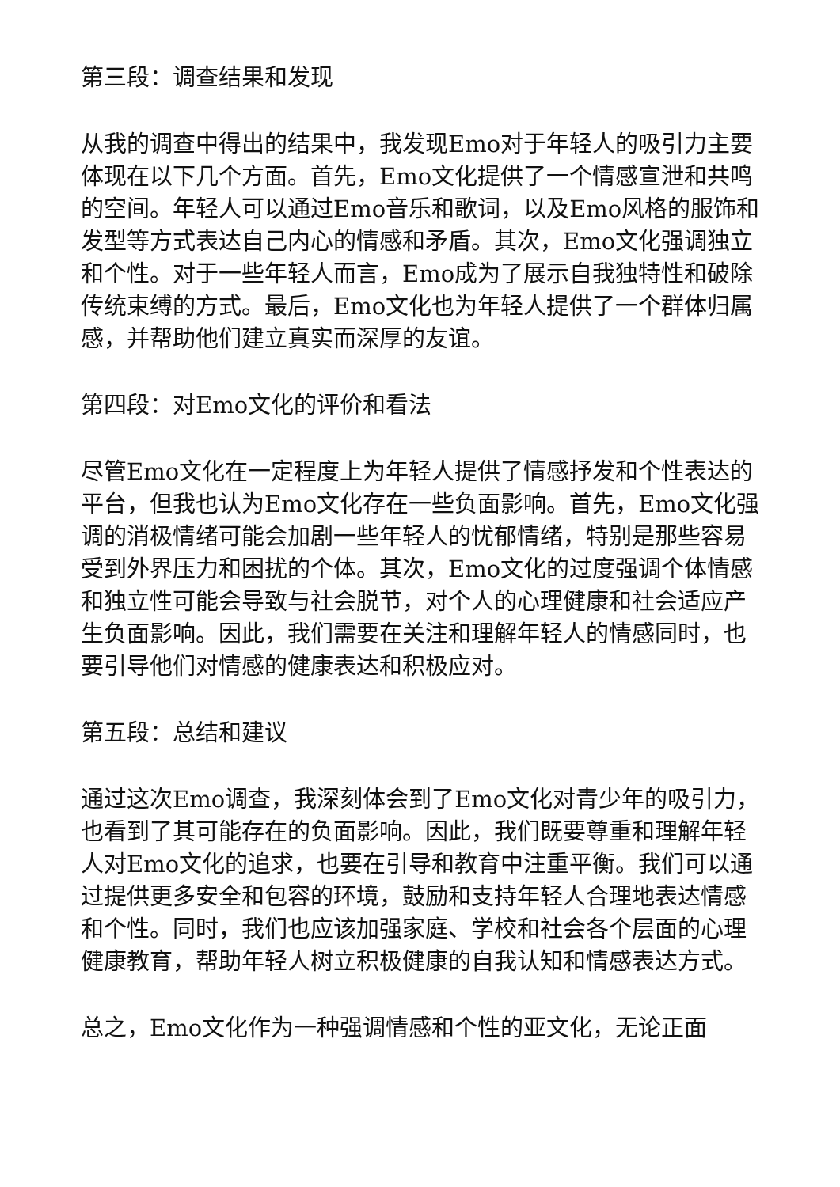第三段：调查结果和发现
从我的调查中得出的结果中，我发现Emo对于年轻人的吸引力主要体现在以下几个方面。首先，Emo文化提供了一个情感宣泄和共鸣的空间。年轻人可以通过Emo音乐和歌词，以及Emo风格的服饰和发型等方式表达自己内心的情感和矛盾。其次，Emo文化强调独立和个性。对于一些年轻人而言，Emo成为了展示自我独特性和破除传统束缚的方式。最后，Emo文化也为年轻人提供了一个群体归属感，并帮助他们建立真实而深厚的友谊。
第四段：对Emo文化的评价和看法
尽管Emo文化在一定程度上为年轻人提供了情感抒发和个性表达的平台，但我也认为Emo文化存在一些负面影响。首先，Emo文化强调的消极情绪可能会加剧一些年轻人的忧郁情绪，特别是那些容易受到外界压力和困扰的个体。其次，Emo文化的过度强调个体情感和独立性可能会导致与社会脱节，对个人的心理健康和社会适应产生负面影响。因此，我们需要在关注和理解年轻人的情感同时，也要引导他们对情感的健康表达和积极应对。
第五段：总结和建议
通过这次Emo调查，我深刻体会到了Emo文化对青少年的吸引力，也看到了其可能存在的负面影响。因此，我们既要尊重和理解年轻人对Emo文化的追求，也要在引导和教育中注重平衡。我们可以通过提供更多安全和包容的环境，鼓励和支持年轻人合理地表达情感和个性。同时，我们也应该加强家庭、学校和社会各个层面的心理健康教育，帮助年轻人树立积极健康的自我认知和情感表达方式。
总之，Emo文化作为一种强调情感和个性的亚文化，无论正面